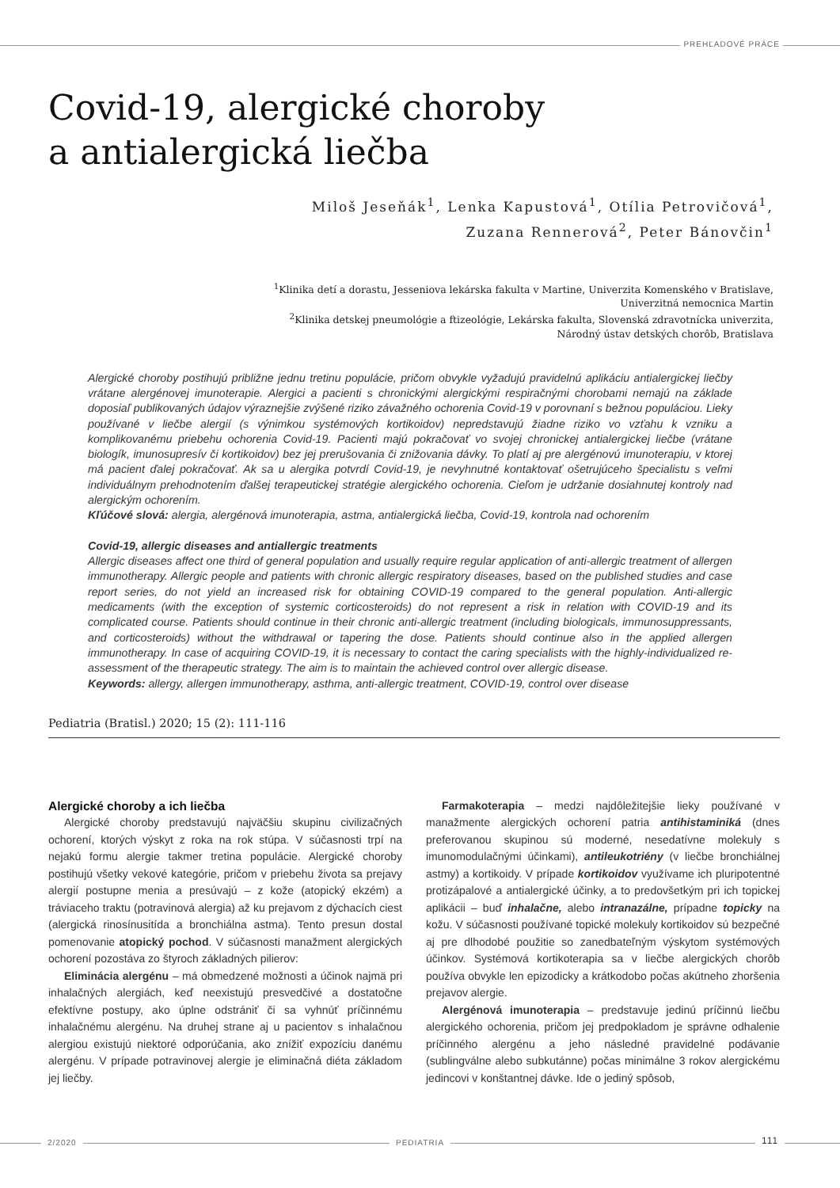PREHĽADOVÉ PRÁCE
Covid-19, alergické choroby
a antialergická liečba
Miloš Jeseňák<sup>1</sup>, Lenka Kapustová<sup>1</sup>, Otília Petrovičová<sup>1</sup>,
Zuzana Rennerová<sup>2</sup>, Peter Bánovčin<sup>1</sup>
<sup>1</sup> Klinika detí a dorastu, Jesseniova lekárska fakulta v Martine, Univerzita Komenského v Bratislave,
Univerzitná nemocnica Martin
<sup>2</sup> Klinika detskej pneumológie a ftizeológie, Lekárska fakulta, Slovenská zdravotnícka univerzita,
Národný ústav detských chorôb, Bratislava
Alergické choroby postihujú približne jednu tretinu populácie, pričom obvykle vyžadujú pravidelnú aplikáciu antialergickej liečby vrátane alergénovej imunoterapie. Alergici a pacienti s chronickými alergickými respiračnými chorobami nemajú na základe doposiaľ publikovaných údajov výraznejšie zvýšené riziko závažného ochorenia Covid-19 v porovnaní s bežnou populáciou. Lieky používané v liečbe alergií (s výnimkou systémových kortikoidov) nepredstavujú žiadne riziko vo vzťahu k vzniku a komplikovanému priebehu ochorenia Covid-19. Pacienti majú pokračovať vo svojej chronickej antialergickej liečbe (vrátane biologík, imunosupresív či kortikoidov) bez jej prerušovania či znižovania dávky. To platí aj pre alergénovú imunoterapiu, v ktorej má pacient ďalej pokračovať. Ak sa u alergika potvrdí Covid-19, je nevyhnutné kontaktovať ošetrujúceho špecialistu s veľmi individuálnym prehodnotením ďalšej terapeutickej stratégie alergického ochorenia. Cieľom je udržanie dosiahnutej kontroly nad alergickým ochorením.
Kľúčové slová: alergia, alergénová imunoterapia, astma, antialergická liečba, Covid-19, kontrola nad ochorením
Covid-19, allergic diseases and antiallergic treatments
Allergic diseases affect one third of general population and usually require regular application of anti-allergic treatment of allergen immunotherapy. Allergic people and patients with chronic allergic respiratory diseases, based on the published studies and case report series, do not yield an increased risk for obtaining COVID-19 compared to the general population. Anti-allergic medicaments (with the exception of systemic corticosteroids) do not represent a risk in relation with COVID-19 and its complicated course. Patients should continue in their chronic anti-allergic treatment (including biologicals, immunosuppressants, and corticosteroids) without the withdrawal or tapering the dose. Patients should continue also in the applied allergen immunotherapy. In case of acquiring COVID-19, it is necessary to contact the caring specialists with the highly-individualized re-assessment of the therapeutic strategy. The aim is to maintain the achieved control over allergic disease.
Keywords: allergy, allergen immunotherapy, asthma, anti-allergic treatment, COVID-19, control over disease
Pediatria (Bratisl.) 2020; 15 (2): 111-116
Alergické choroby a ich liečba
Alergické choroby predstavujú najväčšiu skupinu civilizačných ochorení, ktorých výskyt z roka na rok stúpa. V súčasnosti trpí na nejakú formu alergie takmer tretina populácie. Alergické choroby postihujú všetky vekové kategórie, pričom v priebehu života sa prejavy alergií postupne menia a presúvajú – z kože (atopický ekzém) a tráviaceho traktu (potravinová alergia) až ku prejavom z dýchacích ciest (alergická rinosínusitída a bronchiálna astma). Tento presun dostal pomenovanie atopický pochod. V súčasnosti manažment alergických ochorení pozostáva zo štyroch základných pilierov:
Eliminácia alergénu – má obmedzené možnosti a účinok najmä pri inhalačných alergiách, keď neexistujú presvedčivé a dostatočne efektívne postupy, ako úplne odstrániť či sa vyhnúť príčinnému inhalačnému alergénu. Na druhej strane aj u pacientov s inhalačnou alergiou existujú niektoré odporúčania, ako znížiť expozíciu danému alergénu. V prípade potravinovej alergie je eliminačná diéta základom jej liečby.
Farmakoterapia – medzi najdôležitejšie lieky používané v manažmente alergických ochorení patria antihistaminiká (dnes preferovanou skupinou sú moderné, nesedatívne molekuly s imunomodulačnými účinkami), antileukotriény (v liečbe bronchiálnej astmy) a kortikoidy. V prípade kortikoidov využívame ich pluripotentné protizápalové a antialergické účinky, a to predovšetkým pri ich topickej aplikácii – buď inhalačne, alebo intranazálne, prípadne topicky na kožu. V súčasnosti používané topické molekuly kortikoidov sú bezpečné aj pre dlhodobé použitie so zanedbateľným výskytom systémových účinkov. Systémová kortikoterapia sa v liečbe alergických chorôb používa obvykle len epizodicky a krátkodobo počas akútneho zhoršenia prejavov alergie.
Alergénová imunoterapia – predstavuje jedinú príčinnú liečbu alergického ochorenia, pričom jej predpokladom je správne odhalenie príčinného alergénu a jeho následné pravidelné podávanie (sublingválne alebo subkutánne) počas minimálne 3 rokov alergickému jedincovi v konštantnej dávke. Ide o jediný spôsob,
2/2020 PEDIATRIA
111